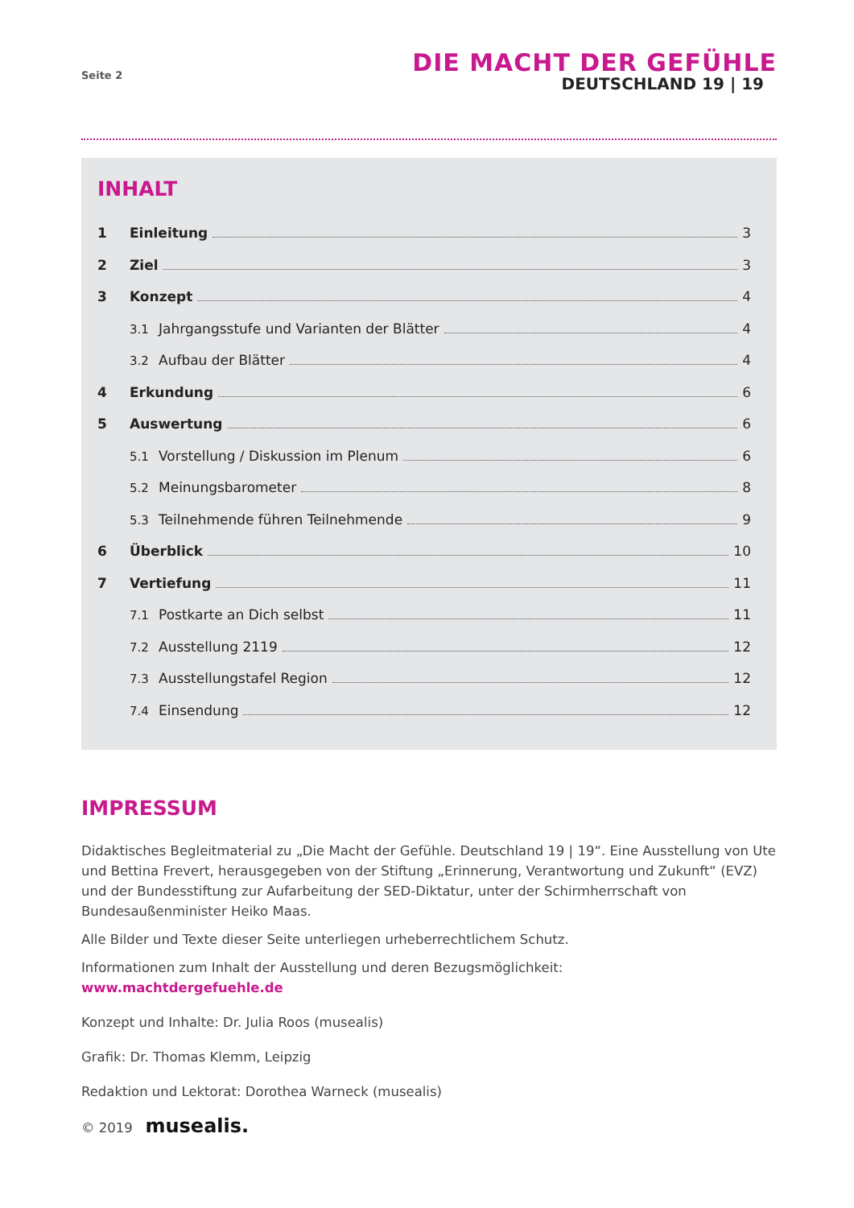Seite 2
DIE MACHT DER GEFÜHLE
DEUTSCHLAND 19 | 19
INHALT
1 Einleitung 3
2 Ziel 3
3 Konzept 4
3.1 Jahrgangsstufe und Varianten der Blätter 4
3.2 Aufbau der Blätter 4
4 Erkundung 6
5 Auswertung 6
5.1 Vorstellung / Diskussion im Plenum 6
5.2 Meinungsbarometer 8
5.3 Teilnehmende führen Teilnehmende 9
6 Überblick 10
7 Vertiefung 11
7.1 Postkarte an Dich selbst 11
7.2 Ausstellung 2119 12
7.3 Ausstellungstafel Region 12
7.4 Einsendung 12
IMPRESSUM
Didaktisches Begleitmaterial zu „Die Macht der Gefühle. Deutschland 19 | 19“. Eine Ausstellung von Ute und Bettina Frevert, herausgegeben von der Stiftung „Erinnerung, Verantwortung und Zukunft“ (EVZ) und der Bundesstiftung zur Aufarbeitung der SED-Diktatur, unter der Schirmherrschaft von Bundesaußenminister Heiko Maas.
Alle Bilder und Texte dieser Seite unterliegen urheberrechtlichem Schutz.
Informationen zum Inhalt der Ausstellung und deren Bezugsmöglichkeit:
www.machtdergefuehle.de
Konzept und Inhalte: Dr. Julia Roos (musealis)
Grafik: Dr. Thomas Klemm, Leipzig
Redaktion und Lektorat: Dorothea Warneck (musealis)
© 2019 musealis.